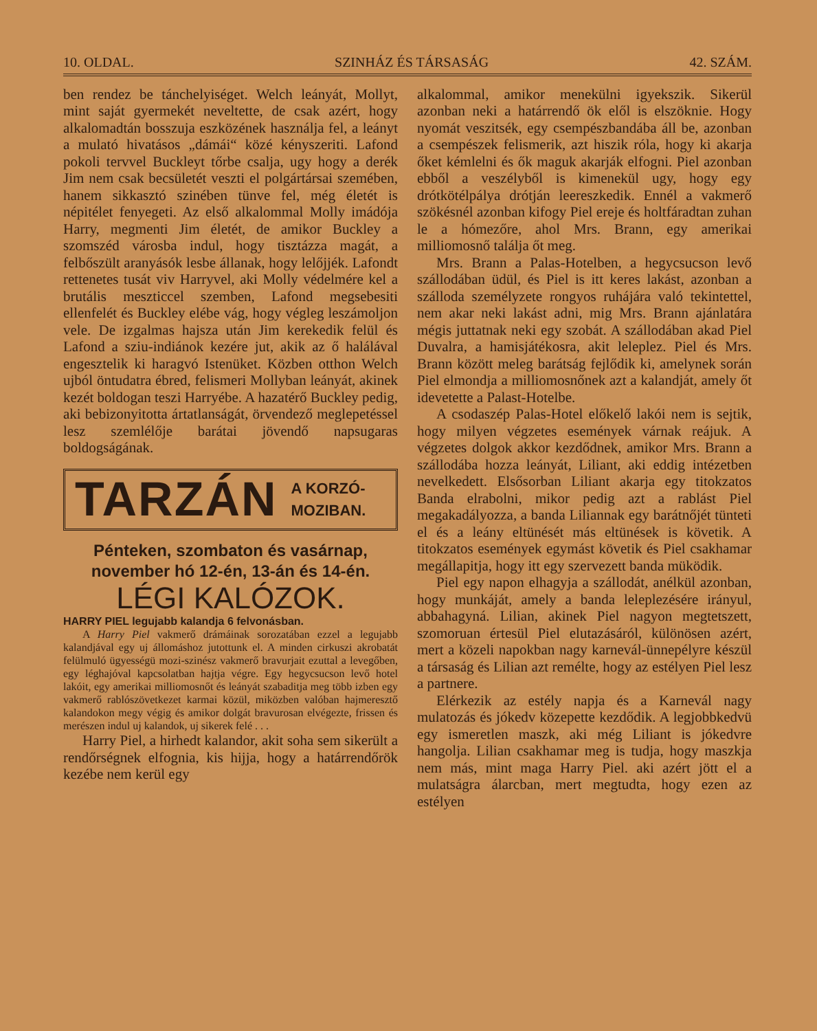10. OLDAL. SZINHÁZ ÉS TÁRSASÁG 42. SZÁM.
ben rendez be tánchelyiséget. Welch leányát, Mollyt, mint saját gyermekét neveltette, de csak azért, hogy alkalomadtán bosszuja eszközének használja fel, a leányt a mulató hivatásos „dámái“ közé kényszeriti. Lafond pokoli tervvel Buckleyt tőrbe csalja, ugy hogy a derék Jim nem csak becsületét veszti el polgártársai szemében, hanem sikkasztó szinében tünve fel, még életét is népitélet fenyegeti. Az első alkalommal Molly imádója Harry, megmenti Jim életét, de amikor Buckley a szomszéd városba indul, hogy tisztázza magát, a felbőszült aranyásók lesbe állanak, hogy lelőjjék. Lafondt rettenetes tusát viv Harryvel, aki Molly védelmére kel a brutális meszticcel szemben, Lafond megsebesiti ellenfelét és Buckley elébe vág, hogy végleg leszámoljon vele. De izgalmas hajsza után Jim kerekedik felül és Lafond a sziu-indiánok kezére jut, akik az ő halálával engesztelik ki haragvó Istenüket. Közben otthon Welch ujból öntudatra ébred, felismeri Mollyban leányát, akinek kezét boldogan teszi Harryébe. A hazatérő Buckley pedig, aki bebizonyitotta ártatlanságát, örvendező meglepetéssel lesz szemlélője barátai jövendő napsugaras boldogságának.
TARZÁN A KORZÓ-
MOZIBAN.
Pénteken, szombaton és vasárnap,
november hó 12-én, 13-án és 14-én.
LÉGI KALÓZOK.
HARRY PIEL legujabb kalandja 6 felvonásban.
A Harry Piel vakmerő drámáinak sorozatában ezzel a legujabb kalandjával egy uj állomáshoz jutottunk el. A minden cirkuszi akrobatát felülmuló ügyességü mozi-szinész vakmerő bravurjait ezuttal a levegőben, egy léghajóval kapcsolatban hajtja végre. Egy hegycsucson levő hotel lakóit, egy amerikai milliomosnőt és leányát szabaditja meg több izben egy vakmerő rablószövetkezet karmai közül, miközben valóban hajmeresztő kalandokon megy végig és amikor dolgát bravurosan elvégezte, frissen és merészen indul uj kalandok, uj sikerek felé . . .
Harry Piel, a hirhedt kalandor, akit soha sem sikerült a rendőrségnek elfognia, kis hijja, hogy a határrendőrök kezébe nem kerül egy
alkalommal, amikor menekülni igyekszik. Sikerül azonban neki a határrendő ök elől is elszöknie. Hogy nyomát veszitsék, egy csempészbandába áll be, azonban a csempészek felismerik, azt hiszik róla, hogy ki akarja őket kémlelni és ők maguk akarják elfogni. Piel azonban ebből a veszélyből is kimenekül ugy, hogy egy drótkötélpálya drótján leereszkedik. Ennél a vakmerő szökésnél azonban kifogy Piel ereje és holtfáradtan zuhan le a hómezőre, ahol Mrs. Brann, egy amerikai milliomosnő találja őt meg.
Mrs. Brann a Palas-Hotelben, a hegycsucson levő szállodában üdül, és Piel is itt keres lakást, azonban a szálloda személyzete rongyos ruhájára való tekintettel, nem akar neki lakást adni, mig Mrs. Brann ajánlatára mégis juttatnak neki egy szobát. A szállodában akad Piel Duvalra, a hamisjátékosra, akit leleplez. Piel és Mrs. Brann között meleg barátság fejlődik ki, amelynek során Piel elmondja a milliomosnőnek azt a kalandját, amely őt idevetette a Palast-Hotelbe.
A csodaszép Palas-Hotel előkelő lakói nem is sejtik, hogy milyen végzetes események várnak reájuk. A végzetes dolgok akkor kezdődnek, amikor Mrs. Brann a szállodába hozza leányát, Liliant, aki eddig intézetben nevelkedett. Elsősorban Liliant akarja egy titokzatos Banda elrabolni, mikor pedig azt a rablást Piel megakadályozza, a banda Liliannak egy barátnőjét tünteti el és a leány eltünését más eltünések is követik. A titokzatos események egymást követik és Piel csakhamar megállapitja, hogy itt egy szervezett banda müködik.
Piel egy napon elhagyja a szállodát, anélkül azonban, hogy munkáját, amely a banda leleplezésére irányul, abbahagyná. Lilian, akinek Piel nagyon megtetszett, szomoruan értesül Piel elutazásáról, különösen azért, mert a közeli napokban nagy karnevál-ünnepélyre készül a társaság és Lilian azt remélte, hogy az estélyen Piel lesz a partnere.
Elérkezik az estély napja és a Karnevál nagy mulatozás és jókedv közepette kezdődik. A legjobbkedvü egy ismeretlen maszk, aki még Liliant is jókedvre hangolja. Lilian csakhamar meg is tudja, hogy maszkja nem más, mint maga Harry Piel. aki azért jött el a mulatságra álarcban, mert megtudta, hogy ezen az estélyen